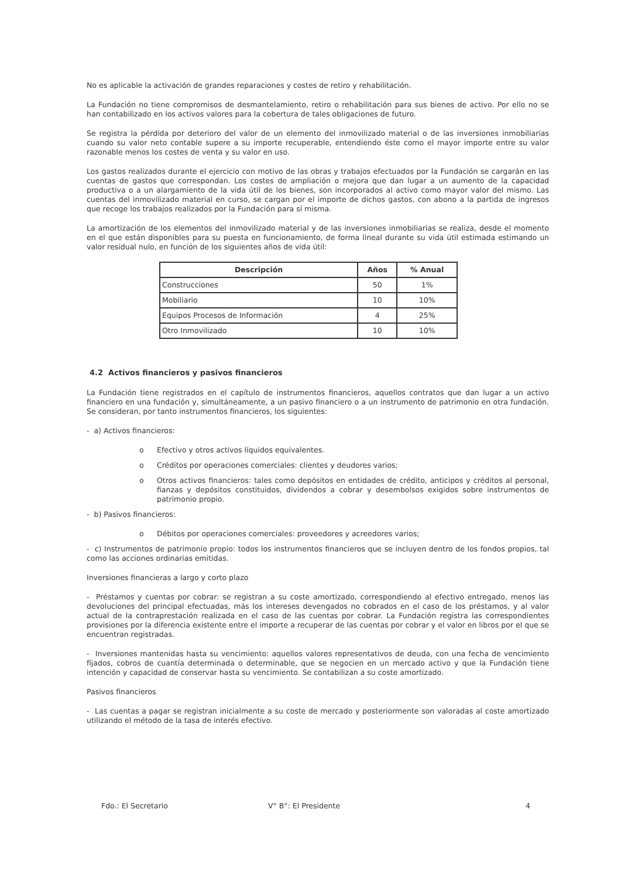No es aplicable la activación de grandes reparaciones y costes de retiro y rehabilitación.
La Fundación no tiene compromisos de desmantelamiento, retiro o rehabilitación para sus bienes de activo. Por ello no se han contabilizado en los activos valores para la cobertura de tales obligaciones de futuro.
Se registra la pérdida por deterioro del valor de un elemento del inmovilizado material o de las inversiones inmobiliarias cuando su valor neto contable supere a su importe recuperable, entendiendo éste como el mayor importe entre su valor razonable menos los costes de venta y su valor en uso.
Los gastos realizados durante el ejercicio con motivo de las obras y trabajos efectuados por la Fundación se cargarán en las cuentas de gastos que correspondan. Los costes de ampliación o mejora que dan lugar a un aumento de la capacidad productiva o a un alargamiento de la vida útil de los bienes, son incorporados al activo como mayor valor del mismo. Las cuentas del inmovilizado material en curso, se cargan por el importe de dichos gastos, con abono a la partida de ingresos que recoge los trabajos realizados por la Fundación para sí misma.
La amortización de los elementos del inmovilizado material y de las inversiones inmobiliarias se realiza, desde el momento en el que están disponibles para su puesta en funcionamiento, de forma lineal durante su vida útil estimada estimando un valor residual nulo, en función de los siguientes años de vida útil:
| Descripción | Años | % Anual |
| --- | --- | --- |
| Construcciones | 50 | 1% |
| Mobiliario | 10 | 10% |
| Equipos Procesos de Información | 4 | 25% |
| Otro Inmovilizado | 10 | 10% |
4.2 Activos financieros y pasivos financieros
La Fundación tiene registrados en el capítulo de instrumentos financieros, aquellos contratos que dan lugar a un activo financiero en una fundación y, simultáneamente, a un pasivo financiero o a un instrumento de patrimonio en otra fundación. Se consideran, por tanto instrumentos financieros, los siguientes:
- a) Activos financieros:
o Efectivo y otros activos líquidos equivalentes.
o Créditos por operaciones comerciales: clientes y deudores varios;
o Otros activos financieros: tales como depósitos en entidades de crédito, anticipos y créditos al personal, fianzas y depósitos constituidos, dividendos a cobrar y desembolsos exigidos sobre instrumentos de patrimonio propio.
- b) Pasivos financieros:
o Débitos por operaciones comerciales: proveedores y acreedores varios;
- c) Instrumentos de patrimonio propio: todos los instrumentos financieros que se incluyen dentro de los fondos propios, tal como las acciones ordinarias emitidas.
Inversiones financieras a largo y corto plazo
- Préstamos y cuentas por cobrar: se registran a su coste amortizado, correspondiendo al efectivo entregado, menos las devoluciones del principal efectuadas, más los intereses devengados no cobrados en el caso de los préstamos, y al valor actual de la contraprestación realizada en el caso de las cuentas por cobrar. La Fundación registra las correspondientes provisiones por la diferencia existente entre el importe a recuperar de las cuentas por cobrar y el valor en libros por el que se encuentran registradas.
- Inversiones mantenidas hasta su vencimiento: aquellos valores representativos de deuda, con una fecha de vencimiento fijados, cobros de cuantía determinada o determinable, que se negocien en un mercado activo y que la Fundación tiene intención y capacidad de conservar hasta su vencimiento. Se contabilizan a su coste amortizado.
Pasivos financieros
- Las cuentas a pagar se registran inicialmente a su coste de mercado y posteriormente son valoradas al coste amortizado utilizando el método de la tasa de interés efectivo.
Fdo.: El Secretario V° B°: El Presidente 4